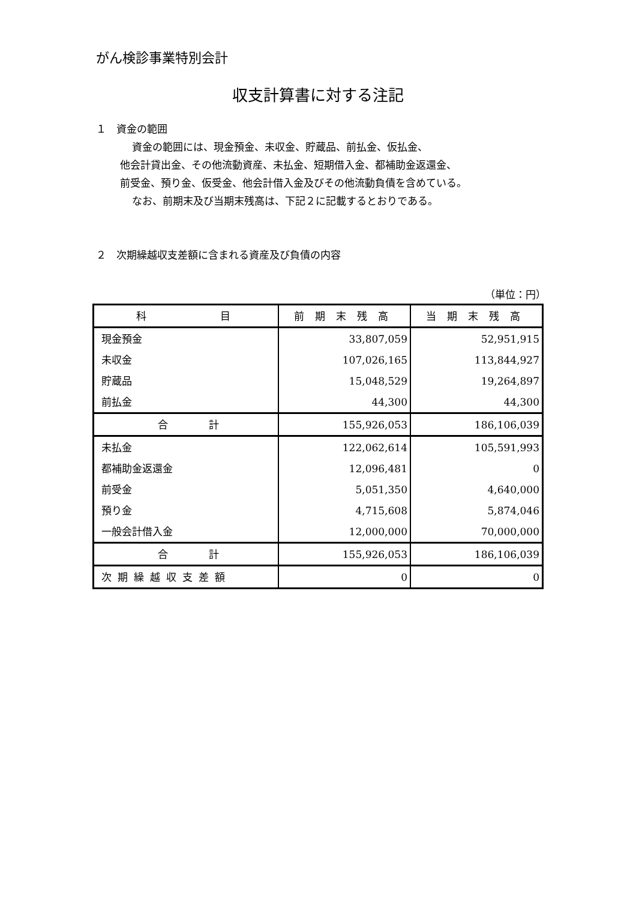がん検診事業特別会計
収支計算書に対する注記
１　資金の範囲
資金の範囲には、現金預金、未収金、貯蔵品、前払金、仮払金、
他会計貸出金、その他流動資産、未払金、短期借入金、都補助金返還金、
前受金、預り金、仮受金、他会計借入金及びその他流動負債を含めている。
なお、前期末及び当期末残高は、下記２に記載するとおりである。
２　次期繰越収支差額に含まれる資産及び負債の内容
（単位：円）
| 科 目 | 前期末残高 | 当期末残高 |
| --- | --- | --- |
| 現金預金 | 33,807,059 | 52,951,915 |
| 未収金 | 107,026,165 | 113,844,927 |
| 貯蔵品 | 15,048,529 | 19,264,897 |
| 前払金 | 44,300 | 44,300 |
| 合 計 | 155,926,053 | 186,106,039 |
| 未払金 | 122,062,614 | 105,591,993 |
| 都補助金返還金 | 12,096,481 | 0 |
| 前受金 | 5,051,350 | 4,640,000 |
| 預り金 | 4,715,608 | 5,874,046 |
| 一般会計借入金 | 12,000,000 | 70,000,000 |
| 合 計 | 155,926,053 | 186,106,039 |
| 次期繰越収支差額 | 0 | 0 |